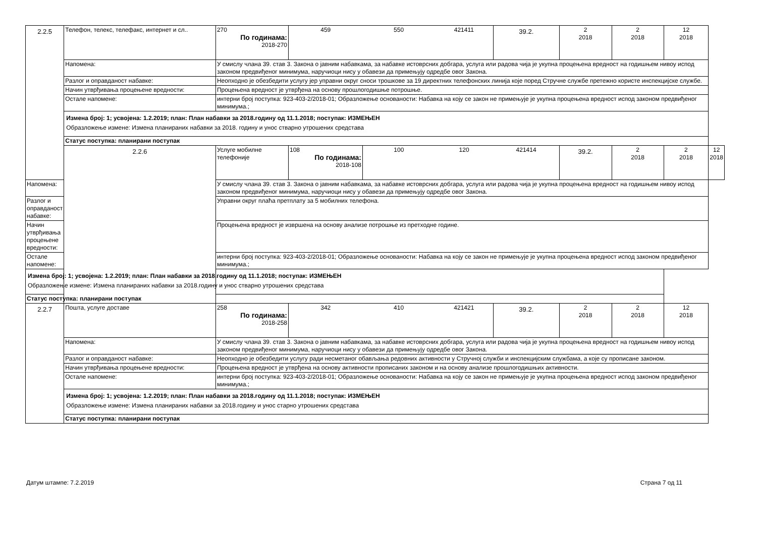| 2.2.5 | Телефон, телекс, телефакс, интернет и сл.. | 270 По годинама: 2018-270 | 459 | 550 | 421411 | 39.2. | 2 2018 | 2 2018 | 12 2018 | |
| | Напомена: | У смислу члана 39. став 3. Закона о јавним набавкама, за набавке истоврсних добгара, услуга или радова чија је укупна процењена вредност на годишњем нивоу испод законом предвиђеног минимума, наручиоци нису у обавези да примењују одредбе овог Закона. | | | | | | | | |
| | Разлог и оправданост набавке: | Неопходно је обезбедити услугу јер управни округ сноси трошкове за 19 директних телефонских линија које поред Стручне службе претежно користе инспекцијске службе. | | | | | | | | |
| | Начин утврђивања процењене вредности: | Процењена вредност је утврђена на основу прошлогодишње потрошње. | | | | | | | | |
| | Остале напомене: | интерни број поступка: 923-403-2/2018-01; Образложење основаности: Набавка на коју се закон не примењује је укупна процењена вредност испод законом предвиђеног минимума.; | | | | | | | | |
| | Измена број: 1; усвојена: 1.2.2019; план: План набавки за 2018.годину од 11.1.2018; поступак: ИЗМЕЊЕН Образложење измене: Измена планираних набавки за 2018. годину и унос стварно утрошених средстава | | | | | | | | | |
| | Статус поступка: планирани поступак | | | | | | | | | |
| | 2.2.6 | Услуге мобилне телефоније | 108 По годинама: 2018-108 | 100 | 120 | 421414 | 39.2. | 2 2018 | 2 2018 | 12 2018 |
| Напомена: | | У смислу члана 39. став 3. Закона о јавним набавкама, за набавке истоврсних добгара, услуга или радова чија је укупна процењена вредност на годишњем нивоу испод законом предвиђеног минимума, наручиоци нису у обавези да примењују одредбе овог Закона. | | | | | | | | |
| Разлог и оправданост набавке: | | Управни округ плаћа претплату за 5 мобилних телефона. | | | | | | | | |
| Начин утврђивања процењене вредности: | | Процењена вредност је извршена на основу анализе потрошње из претходне године. | | | | | | | | |
| Остале напомене: | | интерни број поступка: 923-403-2/2018-01; Образложење основаности: Набавка на коју се закон не примењује је укупна процењена вредност испод законом предвиђеног минимума.; | | | | | | | | |
| Измена број: 1; усвојена: 1.2.2019; план: План набавки за 2018.годину од 11.1.2018; поступак: ИЗМЕЊЕН Образложење измене: Измена планираних набавки за 2018.годину и унос стварно утрошених средстава | | | | | | | | | | |
| Статус поступка: планирани поступак | | | | | | | | | | |
| 2.2.7 | Пошта, услуге доставе | 258 По годинама: 2018-258 | 342 | 410 | 421421 | 39.2. | 2 2018 | 2 2018 | 12 2018 | |
| | Напомена: | У смислу члана 39. став 3. Закона о јавним набавкама, за набавке истоврсних добгара, услуга или радова чија је укупна процењена вредност на годишњем нивоу испод законом предвиђеног минимума, наручиоци нису у обавези да примењују одредбе овог Закона. | | | | | | | | |
| | Разлог и оправданост набавке: | Неопходно је обезбедити услугу ради несметаног обављања редовних активности у Стручној служби и инспекцијским службама, а које су прописане законом. | | | | | | | | |
| | Начин утврђивања процењене вредности: | Процењена вредност је утврђена на основу активности прописаних законом и на основу анализе прошлогодишњих активности. | | | | | | | | |
| | Остале напомене: | интерни број поступка: 923-403-2/2018-01; Образложење основаности: Набавка на коју се закон не примењује је укупна процењена вредност испод законом предвиђеног минимума.; | | | | | | | | |
| | Измена број: 1; усвојена: 1.2.2019; план: План набавки за 2018.годину од 11.1.2018; поступак: ИЗМЕЊЕН Образложење измене: Измена планираних набавки за 2018.годину и унос старно утрошених средстава | | | | | | | | | |
| | Статус поступка: планирани поступак | | | | | | | | | |
Датум штампе: 7.2.2019 Страна 7 од 11